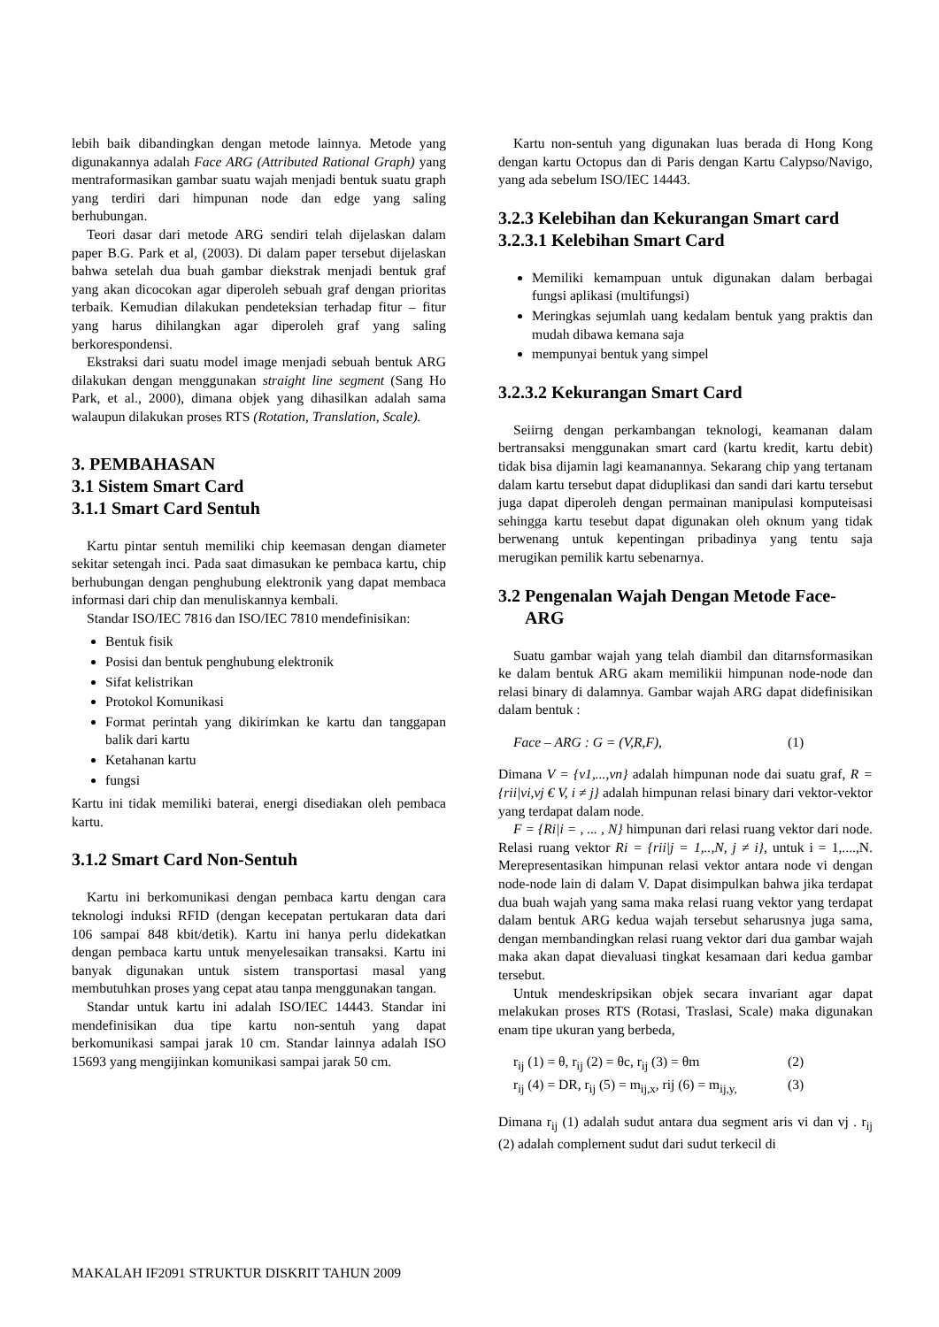lebih baik dibandingkan dengan metode lainnya. Metode yang digunakannya adalah Face ARG (Attributed Rational Graph) yang mentraformasikan gambar suatu wajah menjadi bentuk suatu graph yang terdiri dari himpunan node dan edge yang saling berhubungan.
Teori dasar dari metode ARG sendiri telah dijelaskan dalam paper B.G. Park et al, (2003). Di dalam paper tersebut dijelaskan bahwa setelah dua buah gambar diekstrak menjadi bentuk graf yang akan dicocokan agar diperoleh sebuah graf dengan prioritas terbaik. Kemudian dilakukan pendeteksian terhadap fitur – fitur yang harus dihilangkan agar diperoleh graf yang saling berkorespondensi.
Ekstraksi dari suatu model image menjadi sebuah bentuk ARG dilakukan dengan menggunakan straight line segment (Sang Ho Park, et al., 2000), dimana objek yang dihasilkan adalah sama walaupun dilakukan proses RTS (Rotation, Translation, Scale).
3. PEMBAHASAN
3.1 Sistem Smart Card
3.1.1 Smart Card Sentuh
Kartu pintar sentuh memiliki chip keemasan dengan diameter sekitar setengah inci. Pada saat dimasukan ke pembaca kartu, chip berhubungan dengan penghubung elektronik yang dapat membaca informasi dari chip dan menuliskannya kembali.
Standar ISO/IEC 7816 dan ISO/IEC 7810 mendefinisikan:
Bentuk fisik
Posisi dan bentuk penghubung elektronik
Sifat kelistrikan
Protokol Komunikasi
Format perintah yang dikirimkan ke kartu dan tanggapan balik dari kartu
Ketahanan kartu
fungsi
Kartu ini tidak memiliki baterai, energi disediakan oleh pembaca kartu.
3.1.2 Smart Card Non-Sentuh
Kartu ini berkomunikasi dengan pembaca kartu dengan cara teknologi induksi RFID (dengan kecepatan pertukaran data dari 106 sampai 848 kbit/detik). Kartu ini hanya perlu didekatkan dengan pembaca kartu untuk menyelesaikan transaksi. Kartu ini banyak digunakan untuk sistem transportasi masal yang membutuhkan proses yang cepat atau tanpa menggunakan tangan.
Standar untuk kartu ini adalah ISO/IEC 14443. Standar ini mendefinisikan dua tipe kartu non-sentuh yang dapat berkomunikasi sampai jarak 10 cm. Standar lainnya adalah ISO 15693 yang mengijinkan komunikasi sampai jarak 50 cm.
Kartu non-sentuh yang digunakan luas berada di Hong Kong dengan kartu Octopus dan di Paris dengan Kartu Calypso/Navigo, yang ada sebelum ISO/IEC 14443.
3.2.3 Kelebihan dan Kekurangan Smart card
3.2.3.1 Kelebihan Smart Card
Memiliki kemampuan untuk digunakan dalam berbagai fungsi aplikasi (multifungsi)
Meringkas sejumlah uang kedalam bentuk yang praktis dan mudah dibawa kemana saja
mempunyai bentuk yang simpel
3.2.3.2 Kekurangan Smart Card
Seiirng dengan perkambangan teknologi, keamanan dalam bertransaksi menggunakan smart card (kartu kredit, kartu debit) tidak bisa dijamin lagi keamanannya. Sekarang chip yang tertanam dalam kartu tersebut dapat diduplikasi dan sandi dari kartu tersebut juga dapat diperoleh dengan permainan manipulasi komputeisasi sehingga kartu tesebut dapat digunakan oleh oknum yang tidak berwenang untuk kepentingan pribadinya yang tentu saja merugikan pemilik kartu sebenarnya.
3.2 Pengenalan Wajah Dengan Metode Face-
ARG
Suatu gambar wajah yang telah diambil dan ditarnsformasikan ke dalam bentuk ARG akam memilikii himpunan node-node dan relasi binary di dalamnya. Gambar wajah ARG dapat didefinisikan dalam bentuk :
Face – ARG : G = (V,R,F), (1)
Dimana V = {v1,...,vn} adalah himpunan node dai suatu graf, R = {rii|vi,vj € V, i ≠ j} adalah himpunan relasi binary dari vektor-vektor yang terdapat dalam node.
F = {Ri|i = , ... , N} himpunan dari relasi ruang vektor dari node. Relasi ruang vektor Ri = {rii|j = 1,..,N, j ≠ i}, untuk i = 1,....,N. Merepresentasikan himpunan relasi vektor antara node vi dengan node-node lain di dalam V. Dapat disimpulkan bahwa jika terdapat dua buah wajah yang sama maka relasi ruang vektor yang terdapat dalam bentuk ARG kedua wajah tersebut seharusnya juga sama, dengan membandingkan relasi ruang vektor dari dua gambar wajah maka akan dapat dievaluasi tingkat kesamaan dari kedua gambar tersebut.
Untuk mendeskripsikan objek secara invariant agar dapat melakukan proses RTS (Rotasi, Traslasi, Scale) maka digunakan enam tipe ukuran yang berbeda,
r<sub>ij</sub> (1) = θ, r<sub>ij</sub> (2) = θc, r<sub>ij</sub> (3) = θm (2)
r<sub>ij</sub> (4) = DR, r<sub>ij</sub> (5) = m<sub>ij,x</sub>, rij (6) = m<sub>ij,y,</sub> (3)
Dimana r<sub>ij</sub> (1) adalah sudut antara dua segment aris vi dan vj . r<sub>ij</sub> (2) adalah complement sudut dari sudut terkecil di
MAKALAH IF2091 STRUKTUR DISKRIT TAHUN 2009